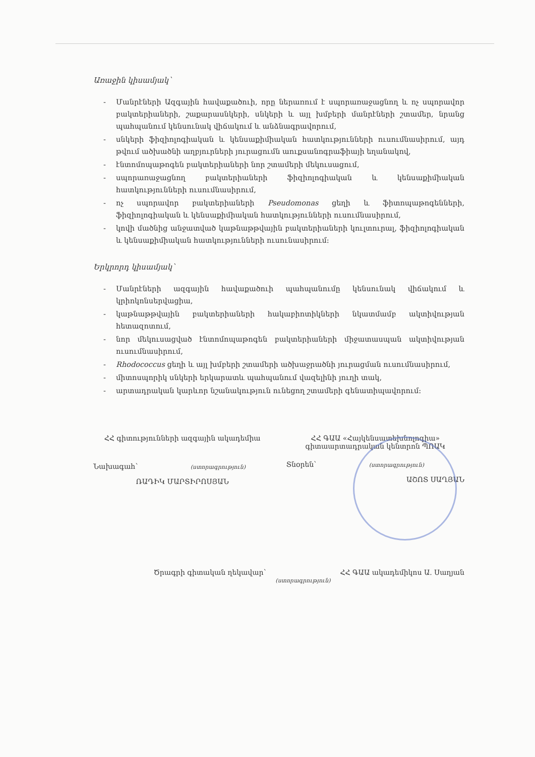Առաջին կիսամյակ՝
- Մանրէների Ազգային հավաքածուի, որը ներառում է սպորառաջացնող և ոչ սպորավոր բակտերիաների, շաքարասնկերի, սնկերի և այլ խմբերի մանրէների շտամեր, նրանց պահպանում կենսունակ վիճակում և անձնագրավորում,
- սնկերի ֆիզիոլոգիական և կենսաքիմիական հատկությունների ուսումնասիրում, այդ թվում ածխածնի աղբյուրների յուրացումն աուքսանոգրաֆիայի եղանակով,
- էնտոմոպաթոգեն բակտերիաների նոր շտամերի մեկուսացում,
- սպորառաջացնող բակտերիաների ֆիզիոլոգիական և կենսաքիմիական հատկությունների ուսումնասիրում,
- ոչ սպորավոր բակտերիաների Pseudomonas ցեղի և ֆիտոպաթոգենների, ֆիզիոլոգիական և կենսաքիմիական հատկությունների ուսումնասիրում,
- կովի մածնից անջատված կաթնաթթվային բակտերիաների կուլտուրալ, ֆիզիոլոգիական և կենսաքիմիական հատկությունների ուսունասիրում:
Երկրորդ կիսամյակ՝
- Մանրէների ազգային հավաքածուի պահպանումը կենսունակ վիճակում և կրիոկոնսերվացիա,
- կաթնաթթվային բակտերիաների հակաբիոտիկների նկատմամբ ակտիվության հետազոտում,
- նոր մեկուսացված էնտոմոպաթոգեն բակտերիաների միջատասպան ակտիվության ուսումնասիրում,
- Rhodococcus ցեղի և այլ խմբերի շտամերի ածխաջրածնի յուրացման ուսումնասիրում,
- միտոսպորիկ սնկերի երկարատև պահպանում վազելինի յուղի տակ,
- արտադրական կարևոր նշանակություն ունեցող շտամերի գենատիպավորում:
ՀՀ գիտությունների ազգային ակադեմիա
Նախագահ՝ (ստորագրություն)
ՌԱԴԻԿ ՄԱՐՏԻՐՈՍՅԱՆ
ՀՀ ԳԱԱ «Հայկենսատեխնոլոգիա»
գիտաարտադրական կենտրոն ՊՈԱԿ
Տնօրեն՝ (ստորագրություն)
ԱՇՈՏ ՍԱՂՅԱՆ
Ծրագրի գիտական ղեկավար՝ (ստորագրություն) ՀՀ ԳԱԱ ակադեմիկոս Ա. Սաղյան